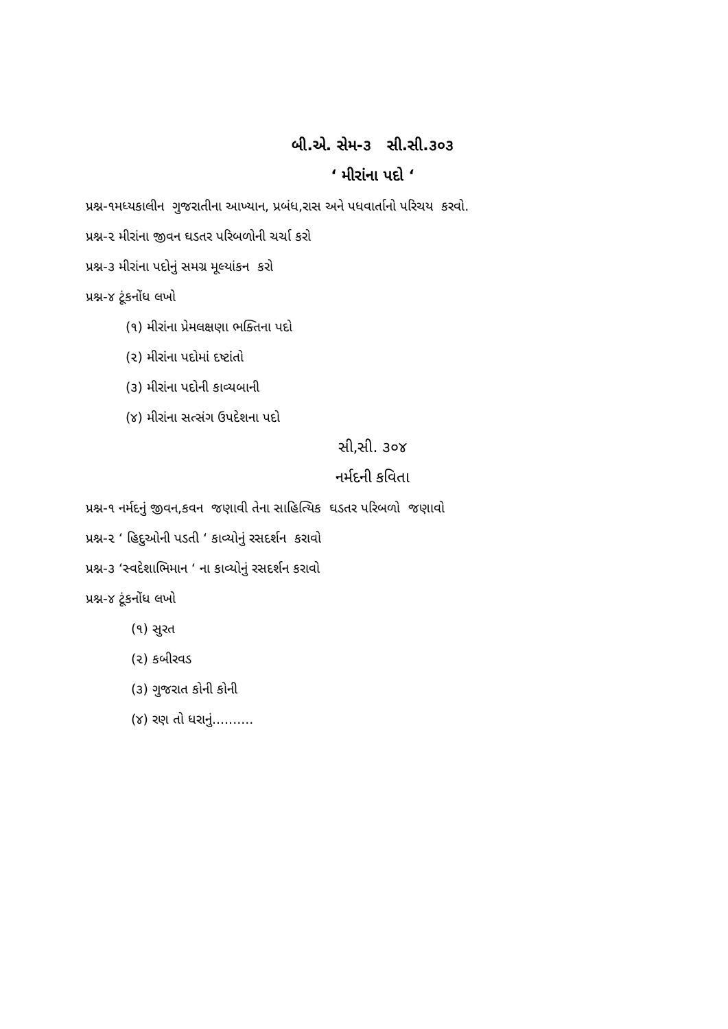બી.એ. સેમ-૩ સી.સી.૩૦૩
‘ મીરાંના પદો ‘
પ્રશ્ન-૧મધ્યકાલીન ગુજરાતીના આખ્યાન, પ્રબંધ,રાસ અને પધવાર્તાનો પરિચય કરવો.
પ્રશ્ન-૨ મીરાંના જીવન ઘડતર પરિબળોની ચર્ચા કરો
પ્રશ્ન-૩ મીરાંના પદોનું સમગ્ર મૂલ્યાંકન કરો
પ્રશ્ન-૪ ટૂંકનોંધ લખો
(૧) મીરાંના પ્રેમલક્ષણા ભક્તિના પદો
(૨) મીરાંના પદોમાં દષ્ટાંતો
(૩) મીરાંના પદોની કાવ્યબાની
(૪) મીરાંના સત્સંગ ઉપદેશના પદો
સી,સી. ૩૦૪
નર્મદની કવિતા
પ્રશ્ન-૧ નર્મદનું જીવન,કવન જણાવી તેના સાહિત્યિક ઘડતર પરિબળો જણાવો
પ્રશ્ન-૨ ‘ હિદુઓની પડતી ‘ કાવ્યોનું રસદર્શન કરાવો
પ્રશ્ન-૩ ‘સ્વદેશાભિમાન ‘ ના કાવ્યોનું રસદર્શન કરાવો
પ્રશ્ન-૪ ટૂંકનોંધ લખો
(૧) સુરત
(૨) કબીરવડ
(૩) ગુજરાત કોની કોની
(૪) રણ તો ધરાનું..........